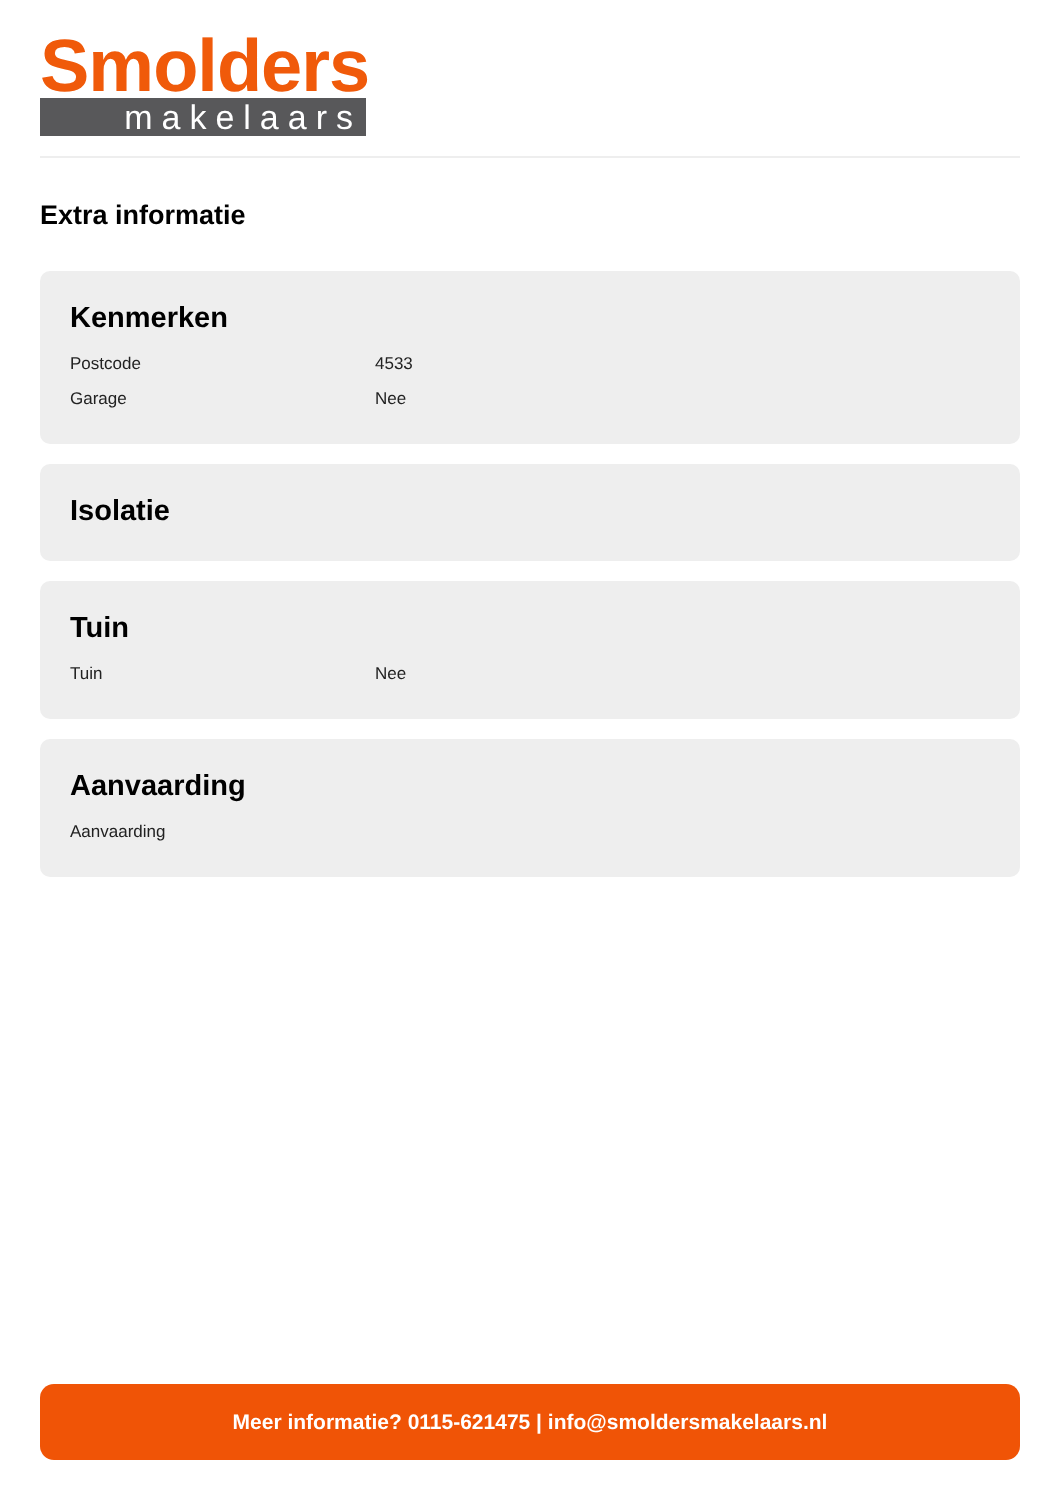Smolders
makelaars
Extra informatie
Kenmerken
| Postcode | 4533 |
| Garage | Nee |
Isolatie
Tuin
| Tuin | Nee |
Aanvaarding
| Aanvaarding | |
Meer informatie? 0115-621475 | info@smoldersmakelaars.nl